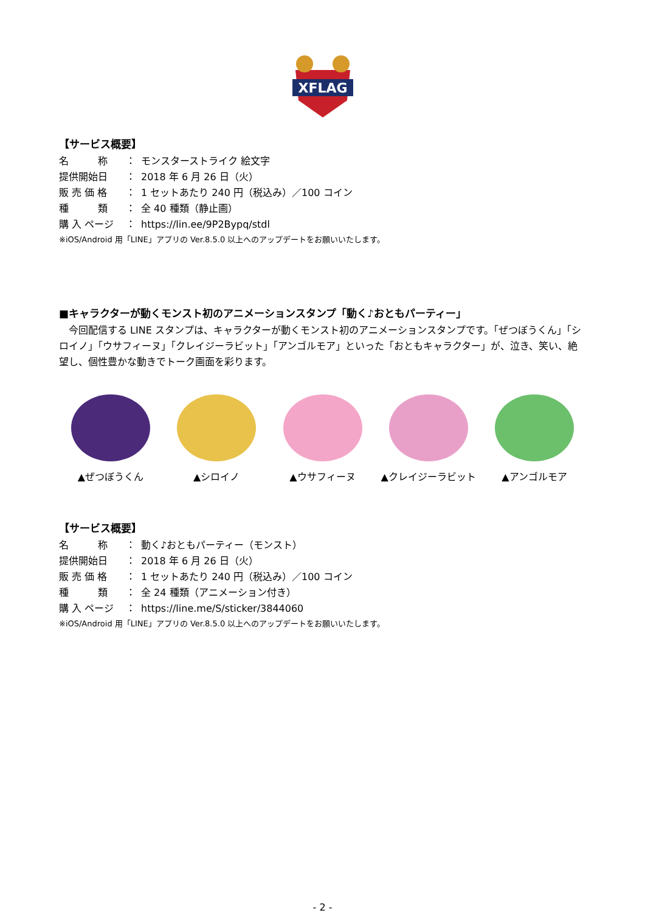XFLAG
【サービス概要】
名　　　称 ： モンスターストライク 絵文字
提供開始日 ： 2018 年 6 月 26 日（火）
販 売 価 格 ： 1 セットあたり 240 円（税込み）／100 コイン
種　　　類 ： 全 40 種類（静止画）
購 入 ページ ： https://lin.ee/9P2Bypq/stdl
※iOS/Android 用「LINE」アプリの Ver.8.5.0 以上へのアップデートをお願いいたします。
■キャラクターが動くモンスト初のアニメーションスタンプ「動く♪おともパーティー」
　今回配信する LINE スタンプは、キャラクターが動くモンスト初のアニメーションスタンプです。「ぜつぼうくん」「シロイノ」「ウサフィーヌ」「クレイジーラビット」「アンゴルモア」といった「おともキャラクター」が、泣き、笑い、絶望し、個性豊かな動きでトーク画面を彩ります。
▲ぜつぼうくん ▲シロイノ ▲ウサフィーヌ ▲クレイジーラビット ▲アンゴルモア
【サービス概要】
名　　　称 ： 動く♪おともパーティー（モンスト）
提供開始日 ： 2018 年 6 月 26 日（火）
販 売 価 格 ： 1 セットあたり 240 円（税込み）／100 コイン
種　　　類 ： 全 24 種類（アニメーション付き）
購 入 ページ ： https://line.me/S/sticker/3844060
※iOS/Android 用「LINE」アプリの Ver.8.5.0 以上へのアップデートをお願いいたします。
- 2 -